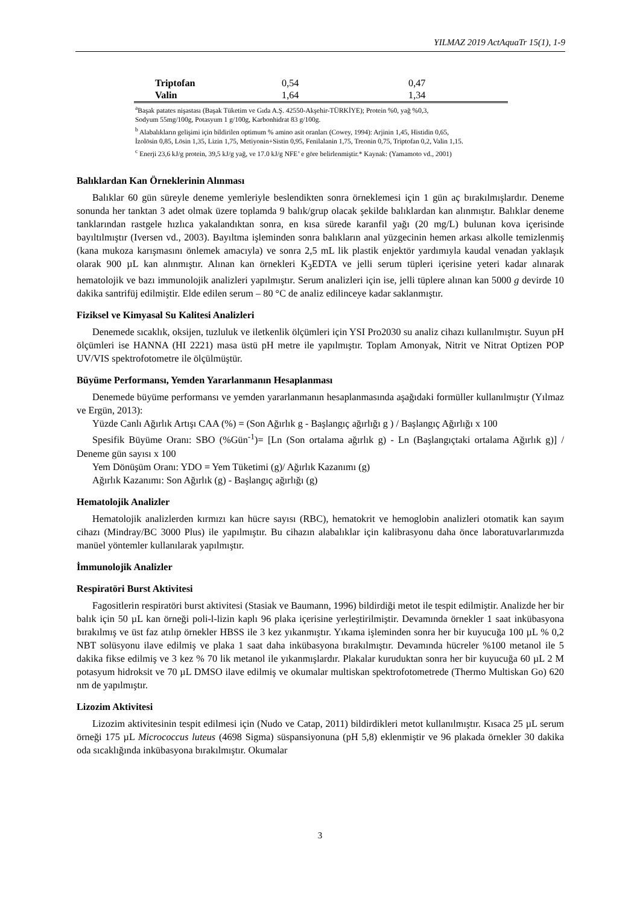YILMAZ 2019 ActAquaTr 15(1), 1-9
| Triptofan | 0,54 | 0,47 |
| Valin | 1,64 | 1,34 |
<sup>a</sup> Başak patates nişastası (Başak Tüketim ve Gıda A.Ş. 42550-Akşehir-TÜRKİYE); Protein %0, yağ %0,3,
Sodyum 55mg/100g, Potasyum 1 g/100g, Karbonhidrat 83 g/100g.
<sup>b</sup> Alabalıkların gelişimi için bildirilen optimum % amino asit oranları (Cowey, 1994): Arjinin 1,45, Histidin 0,65,
İzolösin 0,85, Lösin 1,35, Lizin 1,75, Metiyonin+Sistin 0,95, Fenilalanin 1,75, Treonin 0,75, Triptofan 0,2, Valin 1,15.
<sup>c</sup> Enerji 23,6 kJ/g protein, 39,5 kJ/g yağ, ve 17.0 kJ/g NFE’ e göre belirlenmiştir.* Kaynak: (Yamamoto vd., 2001)
Balıklardan Kan Örneklerinin Alınması
Balıklar 60 gün süreyle deneme yemleriyle beslendikten sonra örneklemesi için 1 gün aç bırakılmışlardır. Deneme sonunda her tanktan 3 adet olmak üzere toplamda 9 balık/grup olacak şekilde balıklardan kan alınmıştır. Balıklar deneme tanklarından rastgele hızlıca yakalandıktan sonra, en kısa sürede karanfil yağı (20 mg/L) bulunan kova içerisinde bayıltılmıştır (Iversen vd., 2003). Bayıltma işleminden sonra balıkların anal yüzgecinin hemen arkası alkolle temizlenmiş (kana mukoza karışmasını önlemek amacıyla) ve sonra 2,5 mL lik plastik enjektör yardımıyla kaudal venadan yaklaşık olarak 900 µL kan alınmıştır. Alınan kan örnekleri K<sub>3</sub>EDTA ve jelli serum tüpleri içerisine yeteri kadar alınarak hematolojik ve bazı immunolojik analizleri yapılmıştır. Serum analizleri için ise, jelli tüplere alınan kan 5000 g devirde 10 dakika santrifüj edilmiştir. Elde edilen serum – 80 °C de analiz edilinceye kadar saklanmıştır.
Fiziksel ve Kimyasal Su Kalitesi Analizleri
Denemede sıcaklık, oksijen, tuzluluk ve iletkenlik ölçümleri için YSI Pro2030 su analiz cihazı kullanılmıştır. Suyun pH ölçümleri ise HANNA (HI 2221) masa üstü pH metre ile yapılmıştır. Toplam Amonyak, Nitrit ve Nitrat Optizen POP UV/VIS spektrofotometre ile ölçülmüştür.
Büyüme Performansı, Yemden Yararlanmanın Hesaplanması
Denemede büyüme performansı ve yemden yararlanmanın hesaplanmasında aşağıdaki formüller kullanılmıştır (Yılmaz ve Ergün, 2013):
Yüzde Canlı Ağırlık Artışı CAA (%) = (Son Ağırlık g - Başlangıç ağırlığı g ) / Başlangıç Ağırlığı x 100
Spesifik Büyüme Oranı: SBO (%Gün<sup>-1</sup>)= [Ln (Son ortalama ağırlık g) - Ln (Başlangıçtaki ortalama Ağırlık g)] / Deneme gün sayısı x 100
Yem Dönüşüm Oranı: YDO = Yem Tüketimi (g)/ Ağırlık Kazanımı (g)
Ağırlık Kazanımı: Son Ağırlık (g) - Başlangıç ağırlığı (g)
Hematolojik Analizler
Hematolojik analizlerden kırmızı kan hücre sayısı (RBC), hematokrit ve hemoglobin analizleri otomatik kan sayım cihazı (Mindray/BC 3000 Plus) ile yapılmıştır. Bu cihazın alabalıklar için kalibrasyonu daha önce laboratuvarlarımızda manüel yöntemler kullanılarak yapılmıştır.
İmmunolojik Analizler
Respiratöri Burst Aktivitesi
Fagositlerin respiratöri burst aktivitesi (Stasiak ve Baumann, 1996) bildirdiği metot ile tespit edilmiştir. Analizde her bir balık için 50 µL kan örneği poli-l-lizin kaplı 96 plaka içerisine yerleştirilmiştir. Devamında örnekler 1 saat inkübasyona bırakılmış ve üst faz atılıp örnekler HBSS ile 3 kez yıkanmıştır. Yıkama işleminden sonra her bir kuyucuğa 100 µL % 0,2 NBT solüsyonu ilave edilmiş ve plaka 1 saat daha inkübasyona bırakılmıştır. Devamında hücreler %100 metanol ile 5 dakika fikse edilmiş ve 3 kez % 70 lik metanol ile yıkanmışlardır. Plakalar kuruduktan sonra her bir kuyucuğa 60 µL 2 M potasyum hidroksit ve 70 µL DMSO ilave edilmiş ve okumalar multiskan spektrofotometrede (Thermo Multiskan Go) 620 nm de yapılmıştır.
Lizozim Aktivitesi
Lizozim aktivitesinin tespit edilmesi için (Nudo ve Catap, 2011) bildirdikleri metot kullanılmıştır. Kısaca 25 µL serum örneği 175 µL Micrococcus luteus (4698 Sigma) süspansiyonuna (pH 5,8) eklenmiştir ve 96 plakada örnekler 30 dakika oda sıcaklığında inkübasyona bırakılmıştır. Okumalar
3